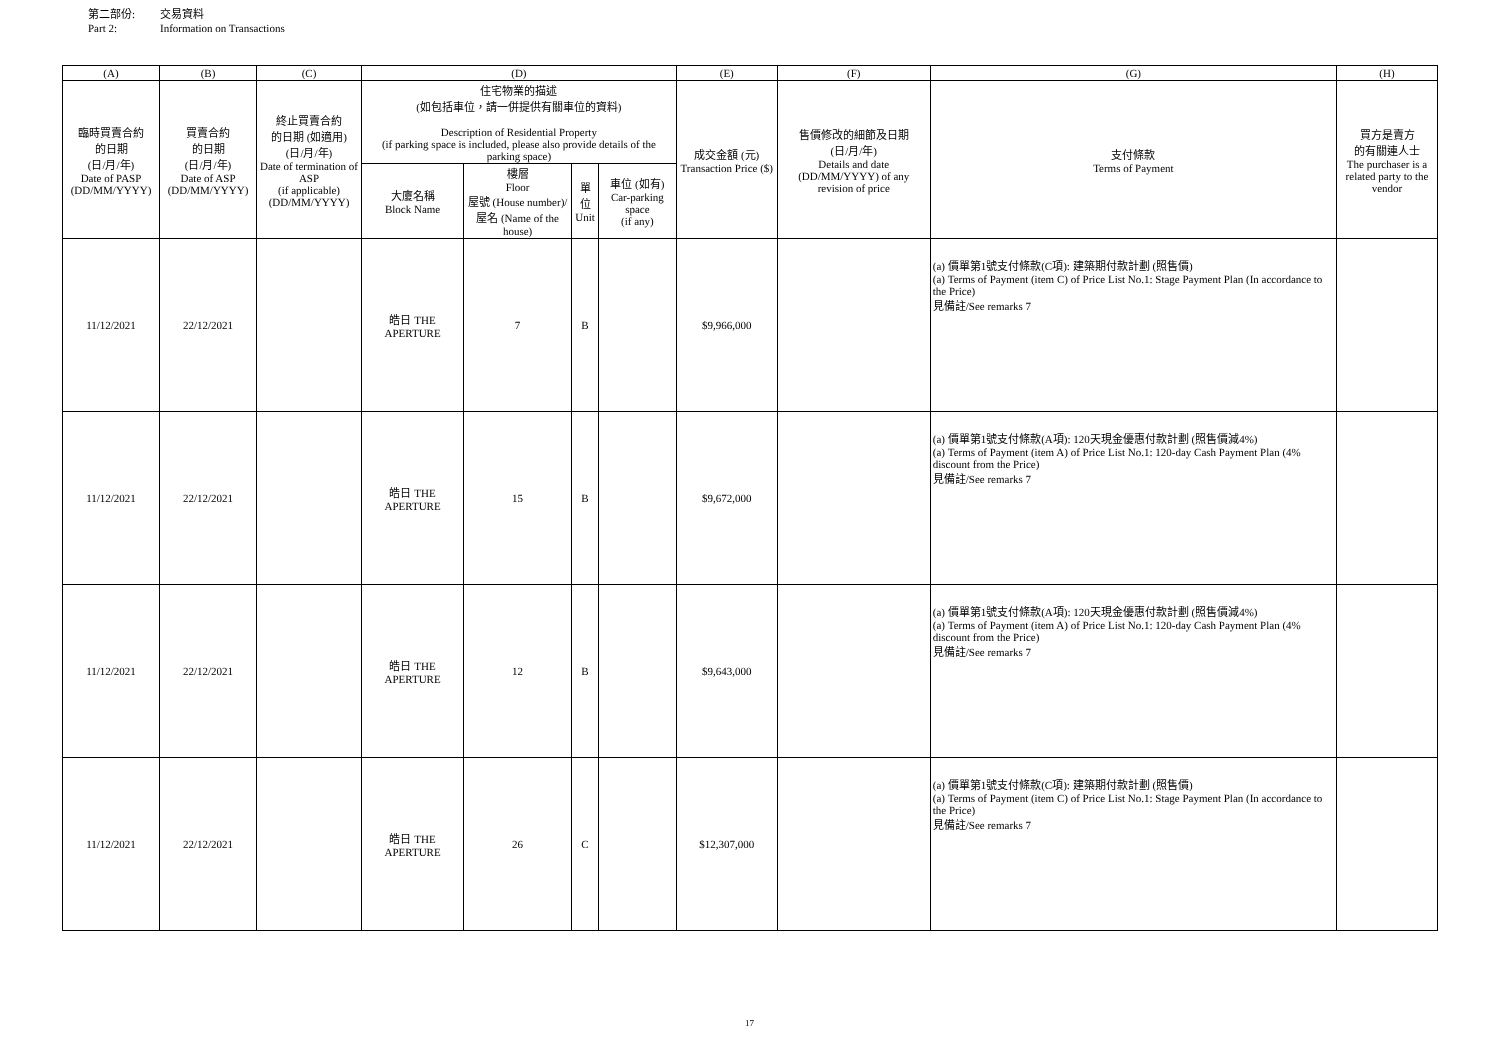第二部份: 交易資料
Part 2: Information on Transactions
| (A) | (B) | (C) | (D) | | | | (E) | (F) | (G) | (H) |
| --- | --- | --- | --- | --- | --- | --- | --- | --- | --- | --- |
| 臨時買賣合約 的日期 (日/月/年) Date of PASP (DD/MM/YYYY) | 買賣合約 的日期 (日/月/年) Date of ASP (DD/MM/YYYY) | 終止買賣合約 的日期 (如適用) (日/月/年) Date of termination of ASP (if applicable) (DD/MM/YYYY) | 住宅物業的描述 (如包括車位，請一併提供有關車位的資料) Description of Residential Property (if parking space is included, please also provide details of the parking space) | | | | 成交金額 (元) Transaction Price ($) | 售價修改的細節及日期 (日/月/年) Details and date (DD/MM/YYYY) of any revision of price | 支付條款 Terms of Payment | 買方是賣方 的有關連人士 The purchaser is a related party to the vendor |
| | | | 大廈名稱 Block Name | 樓層 Floor 屋號 (House number)/ 屋名 (Name of the house) | 單位 Unit | 車位 (如有) Car-parking space (if any) | | | | |
| 11/12/2021 | 22/12/2021 | | 皓日 THE APERTURE | 7 | B | | $9,966,000 | | (a) 價單第1號支付條款(C項): 建築期付款計劃 (照售價) (a) Terms of Payment (item C) of Price List No.1: Stage Payment Plan (In accordance to the Price) 見備註/See remarks 7 | |
| 11/12/2021 | 22/12/2021 | | 皓日 THE APERTURE | 15 | B | | $9,672,000 | | (a) 價單第1號支付條款(A項): 120天現金優惠付款計劃 (照售價減4%) (a) Terms of Payment (item A) of Price List No.1: 120-day Cash Payment Plan (4% discount from the Price) 見備註/See remarks 7 | |
| 11/12/2021 | 22/12/2021 | | 皓日 THE APERTURE | 12 | B | | $9,643,000 | | (a) 價單第1號支付條款(A項): 120天現金優惠付款計劃 (照售價減4%) (a) Terms of Payment (item A) of Price List No.1: 120-day Cash Payment Plan (4% discount from the Price) 見備註/See remarks 7 | |
| 11/12/2021 | 22/12/2021 | | 皓日 THE APERTURE | 26 | C | | $12,307,000 | | (a) 價單第1號支付條款(C項): 建築期付款計劃 (照售價) (a) Terms of Payment (item C) of Price List No.1: Stage Payment Plan (In accordance to the Price) 見備註/See remarks 7 | |
17